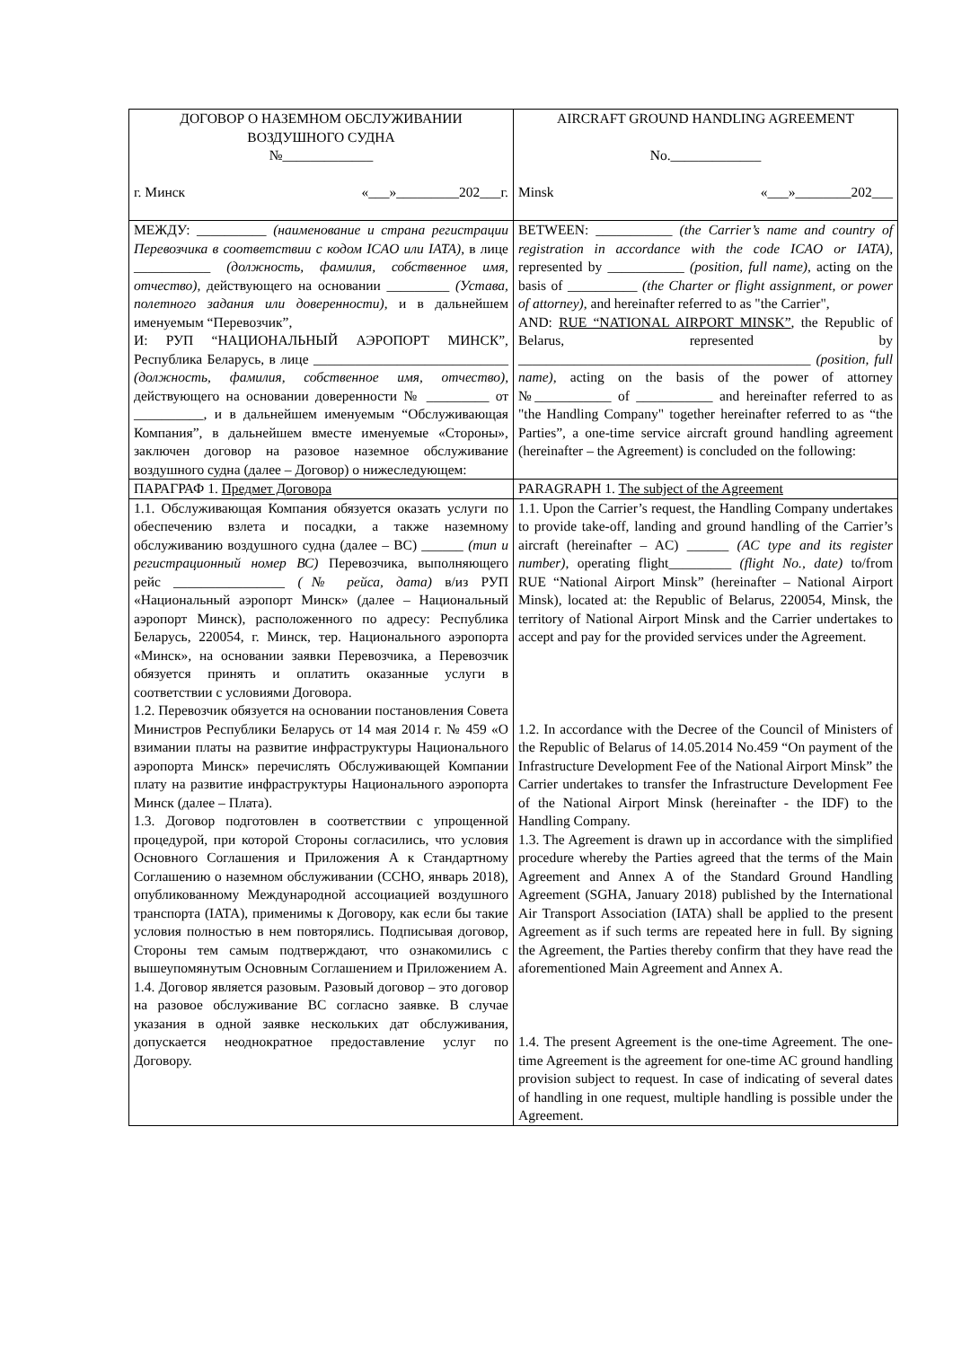| ДОГОВОР О НАЗЕМНОМ ОБСЛУЖИВАНИИ ВОЗДУШНОГО СУДНА №_____________ г. Минск «___»_________202___г. | AIRCRAFT GROUND HANDLING AGREEMENT No._____________ Minsk «___»________202___ |
| МЕЖДУ: __________ (наименование и страна регистрации Перевозчика в соответствии с кодом ICAO или IATA) , в лице ___________ (должность, фамилия, собственное имя, отчество), действующего на основании _________ (Устава, полетного задания или доверенности) , и в дальнейшем именуемым “Перевозчик”, И: РУП “НАЦИОНАЛЬНЫЙ АЭРОПОРТ МИНСК”, Республика Беларусь, в лице ____________________________ (должность, фамилия, собственное имя, отчество) , действующего на основании доверенности № _________ от __________, и в дальнейшем именуемым “Обслуживающая Компания”, в дальнейшем вместе именуемые «Стороны», заключен договор на разовое наземное обслуживание воздушного судна (далее – Договор) о нижеследующем: | BETWEEN: ___________ (the Carrier’s name and country of registration in accordance with the code ICAO or IATA) , represented by ___________ (position, full name) , acting on the basis of __________ (the Charter or flight assignment, or power of attorney) , and hereinafter referred to as "the Carrier", AND: RUE “NATIONAL AIRPORT MINSK” , the Republic of Belarus, represented by __________________________________________ (position, full name) , acting on the basis of the power of attorney №___________ of ___________ and hereinafter referred to as "the Handling Company" together hereinafter referred to as “the Parties”, a one-time service aircraft ground handling agreement (hereinafter – the Agreement) is concluded on the following: |
| ПАРАГРАФ 1. Предмет Договора | PARAGRAPH 1. The subject of the Agreement |
| 1.1. Обслуживающая Компания обязуется оказать услуги по обеспечению взлета и посадки, а также наземному обслуживанию воздушного судна (далее – ВС) ______ (тип и регистрационный номер ВС) Перевозчика, выполняющего рейс ________________ (№ рейса, дата) в/из РУП «Национальный аэропорт Минск» (далее – Национальный аэропорт Минск), расположенного по адресу: Республика Беларусь, 220054, г. Минск, тер. Национального аэропорта «Минск», на основании заявки Перевозчика, а Перевозчик обязуется принять и оплатить оказанные услуги в соответствии с условиями Договора. 1.2. Перевозчик обязуется на основании постановления Совета Министров Республики Беларусь от 14 мая 2014 г. № 459 «О взимании платы на развитие инфраструктуры Национального аэропорта Минск» перечислять Обслуживающей Компании плату на развитие инфраструктуры Национального аэропорта Минск (далее – Плата). 1.3. Договор подготовлен в соответствии с упрощенной процедурой, при которой Стороны согласились, что условия Основного Соглашения и Приложения А к Стандартному Соглашению о наземном обслуживании (ССНО, январь 2018), опубликованному Международной ассоциацией воздушного транспорта (IATA), применимы к Договору, как если бы такие условия полностью в нем повторялись. Подписывая договор, Стороны тем самым подтверждают, что ознакомились с вышеупомянутым Основным Соглашением и Приложением А. 1.4. Договор является разовым. Разовый договор – это договор на разовое обслуживание ВС согласно заявке. В случае указания в одной заявке нескольких дат обслуживания, допускается неоднократное предоставление услуг по Договору. | 1.1. Upon the Carrier’s request, the Handling Company undertakes to provide take-off, landing and ground handling of the Carrier’s aircraft (hereinafter – AC) ______ (AC type and its register number) , operating flight_________ (flight No., date) to/from RUE “National Airport Minsk” (hereinafter – National Airport Minsk), located at: the Republic of Belarus, 220054, Minsk, the territory of National Airport Minsk and the Carrier undertakes to accept and pay for the provided services under the Agreement. 1.2. In accordance with the Decree of the Council of Ministers of the Republic of Belarus of 14.05.2014 No.459 “On payment of the Infrastructure Development Fee of the National Airport Minsk” the Carrier undertakes to transfer the Infrastructure Development Fee of the National Airport Minsk (hereinafter - the IDF) to the Handling Company. 1.3. The Agreement is drawn up in accordance with the simplified procedure whereby the Parties agreed that the terms of the Main Agreement and Annex A of the Standard Ground Handling Agreement (SGHA, January 2018) published by the International Air Transport Association (IATA) shall be applied to the present Agreement as if such terms are repeated here in full. By signing the Agreement, the Parties thereby confirm that they have read the aforementioned Main Agreement and Annex A. 1.4. The present Agreement is the one-time Agreement. The one-time Agreement is the agreement for one-time AC ground handling provision subject to request. In case of indicating of several dates of handling in one request, multiple handling is possible under the Agreement. |